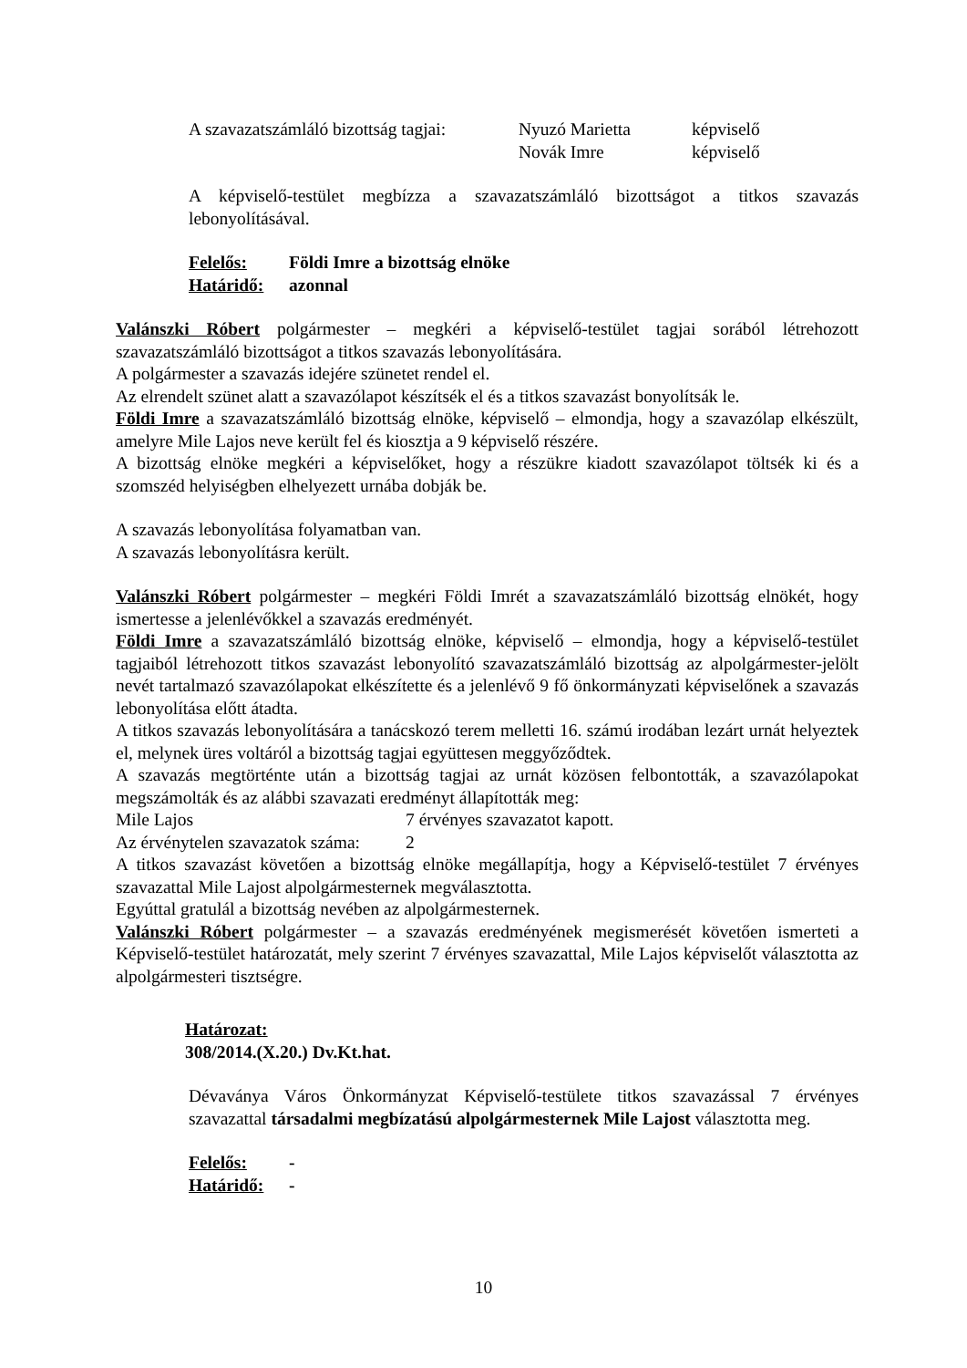| A szavazatszámláló bizottság tagjai: | Nyuzó Marietta | képviselő |
| | Novák Imre | képviselő |
A képviselő-testület megbízza a szavazatszámláló bizottságot a titkos szavazás lebonyolításával.
| Felelős: | Földi Imre a bizottság elnöke |
| Határidő: | azonnal |
Valánszki Róbert polgármester – megkéri a képviselő-testület tagjai sorából létrehozott szavazatszámláló bizottságot a titkos szavazás lebonyolítására.
A polgármester a szavazás idejére szünetet rendel el.
Az elrendelt szünet alatt a szavazólapot készítsék el és a titkos szavazást bonyolítsák le.
Földi Imre a szavazatszámláló bizottság elnöke, képviselő – elmondja, hogy a szavazólap elkészült, amelyre Mile Lajos neve került fel és kiosztja a 9 képviselő részére.
A bizottság elnöke megkéri a képviselőket, hogy a részükre kiadott szavazólapot töltsék ki és a szomszéd helyiségben elhelyezett urnába dobják be.
A szavazás lebonyolítása folyamatban van.
A szavazás lebonyolításra került.
Valánszki Róbert polgármester – megkéri Földi Imrét a szavazatszámláló bizottság elnökét, hogy ismertesse a jelenlévőkkel a szavazás eredményét.
Földi Imre a szavazatszámláló bizottság elnöke, képviselő – elmondja, hogy a képviselő-testület tagjaiból létrehozott titkos szavazást lebonyolító szavazatszámláló bizottság az alpolgármester-jelölt nevét tartalmazó szavazólapokat elkészítette és a jelenlévő 9 fő önkormányzati képviselőnek a szavazás lebonyolítása előtt átadta.
A titkos szavazás lebonyolítására a tanácskozó terem melletti 16. számú irodában lezárt urnát helyeztek el, melynek üres voltáról a bizottság tagjai együttesen meggyőződtek.
A szavazás megtörténte után a bizottság tagjai az urnát közösen felbontották, a szavazólapokat megszámolták és az alábbi szavazati eredményt állapították meg:
| Mile Lajos | 7 érvényes szavazatot kapott. |
| Az érvénytelen szavazatok száma: | 2 |
A titkos szavazást követően a bizottság elnöke megállapítja, hogy a Képviselő-testület 7 érvényes szavazattal Mile Lajost alpolgármesternek megválasztotta.
Egyúttal gratulál a bizottság nevében az alpolgármesternek.
Valánszki Róbert polgármester – a szavazás eredményének megismerését követően ismerteti a Képviselő-testület határozatát, mely szerint 7 érvényes szavazattal, Mile Lajos képviselőt választotta az alpolgármesteri tisztségre.
Határozat:
308/2014.(X.20.) Dv.Kt.hat.
Dévaványa Város Önkormányzat Képviselő-testülete titkos szavazással 7 érvényes szavazattal társadalmi megbízatású alpolgármesternek Mile Lajost választotta meg.
| Felelős: | - |
| Határidő: | - |
10